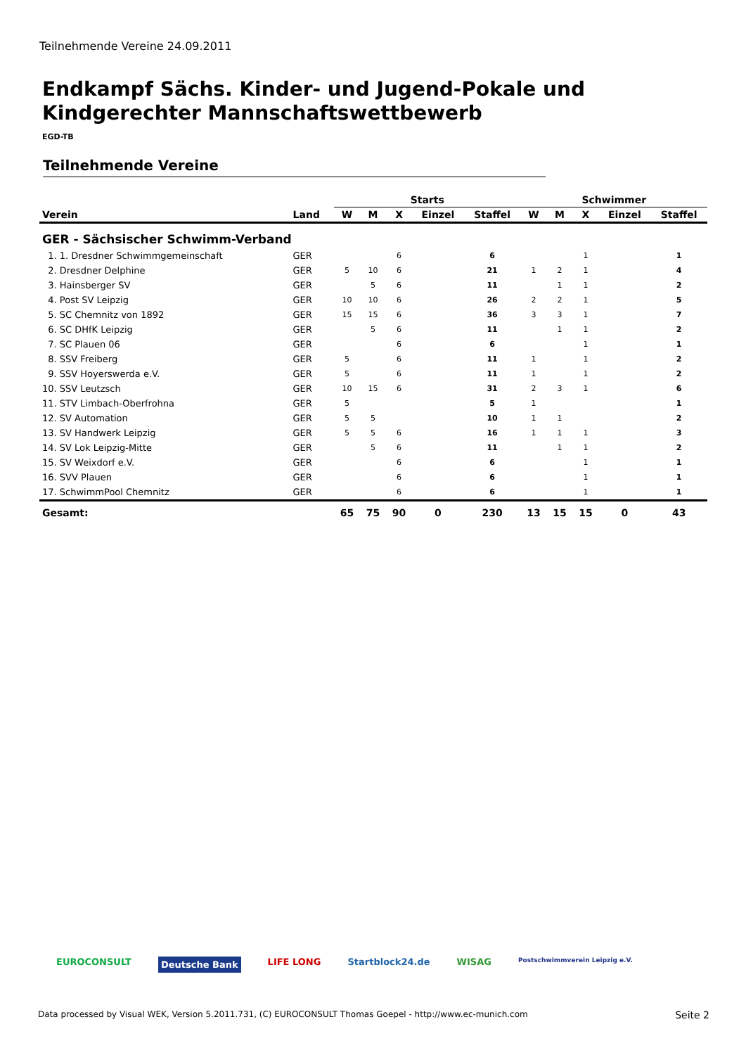Teilnehmende Vereine 24.09.2011
Endkampf Sächs. Kinder- und Jugend-Pokale und Kindgerechter Mannschaftswettbewerb
EGD-TB
Teilnehmende Vereine
| | | Starts | | | | | Schwimmer | | | | |
| --- | --- | --- | --- | --- | --- | --- | --- | --- | --- | --- | --- |
| Verein | Land | W | M | X | Einzel | Staffel | W | M | X | Einzel | Staffel |
| GER - Sächsischer Schwimm-Verband | | | | | | | | | | | |
| 1. 1. Dresdner Schwimmgemeinschaft | GER | | | 6 | | 6 | | | 1 | | 1 |
| 2. Dresdner Delphine | GER | 5 | 10 | 6 | | 21 | 1 | 2 | 1 | | 4 |
| 3. Hainsberger SV | GER | | 5 | 6 | | 11 | | 1 | 1 | | 2 |
| 4. Post SV Leipzig | GER | 10 | 10 | 6 | | 26 | 2 | 2 | 1 | | 5 |
| 5. SC Chemnitz von 1892 | GER | 15 | 15 | 6 | | 36 | 3 | 3 | 1 | | 7 |
| 6. SC DHfK Leipzig | GER | | 5 | 6 | | 11 | | 1 | 1 | | 2 |
| 7. SC Plauen 06 | GER | | | 6 | | 6 | | | 1 | | 1 |
| 8. SSV Freiberg | GER | 5 | | 6 | | 11 | 1 | | 1 | | 2 |
| 9. SSV Hoyerswerda e.V. | GER | 5 | | 6 | | 11 | 1 | | 1 | | 2 |
| 10. SSV Leutzsch | GER | 10 | 15 | 6 | | 31 | 2 | 3 | 1 | | 6 |
| 11. STV Limbach-Oberfrohna | GER | 5 | | | | 5 | 1 | | | | 1 |
| 12. SV Automation | GER | 5 | 5 | | | 10 | 1 | 1 | | | 2 |
| 13. SV Handwerk Leipzig | GER | 5 | 5 | 6 | | 16 | 1 | 1 | 1 | | 3 |
| 14. SV Lok Leipzig-Mitte | GER | | 5 | 6 | | 11 | | 1 | 1 | | 2 |
| 15. SV Weixdorf e.V. | GER | | | 6 | | 6 | | | 1 | | 1 |
| 16. SVV Plauen | GER | | | 6 | | 6 | | | 1 | | 1 |
| 17. SchwimmPool Chemnitz | GER | | | 6 | | 6 | | | 1 | | 1 |
| Gesamt: | | 65 | 75 | 90 | 0 | 230 | 13 | 15 | 15 | 0 | 43 |
EUROCONSULT Deutsche Bank LIFE LONG Startblock24.de WISAG Postschwimmverein Leipzig e.V.
Data processed by Visual WEK, Version 5.2011.731, (C) EUROCONSULT Thomas Goepel - http://www.ec-munich.com Seite 2